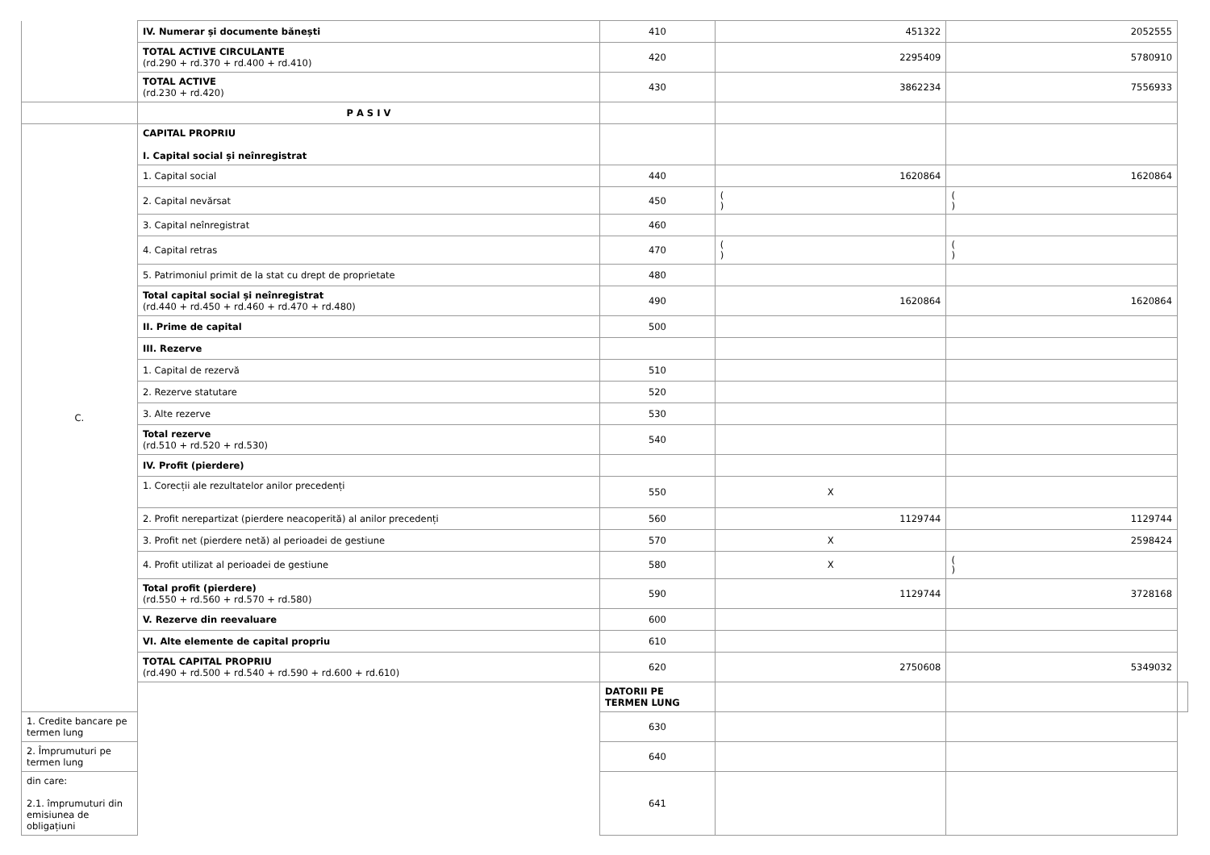| | IV. Numerar și documente bănești | 410 | 451322 | 2052555 | |
| | TOTAL ACTIVE CIRCULANTE (rd.290 + rd.370 + rd.400 + rd.410) | 420 | 2295409 | 5780910 | |
| | TOTAL ACTIVE (rd.230 + rd.420) | 430 | 3862234 | 7556933 | |
| | P A S I V | | | | |
| C. | CAPITAL PROPRIU I. Capital social și neînregistrat | | | | |
| | 1. Capital social | 440 | 1620864 | 1620864 | |
| | 2. Capital nevărsat | 450 | ( ) | ( ) | |
| | 3. Capital neînregistrat | 460 | | | |
| | 4. Capital retras | 470 | ( ) | ( ) | |
| | 5. Patrimoniul primit de la stat cu drept de proprietate | 480 | | | |
| | Total capital social și neînregistrat (rd.440 + rd.450 + rd.460 + rd.470 + rd.480) | 490 | 1620864 | 1620864 | |
| | II. Prime de capital | 500 | | | |
| | III. Rezerve | | | | |
| | 1. Capital de rezervă | 510 | | | |
| | 2. Rezerve statutare | 520 | | | |
| | 3. Alte rezerve | 530 | | | |
| | Total rezerve (rd.510 + rd.520 + rd.530) | 540 | | | |
| | IV. Profit (pierdere) | | | | |
| | 1. Corecții ale rezultatelor anilor precedenți | 550 | X | | |
| | 2. Profit nerepartizat (pierdere neacoperită) al anilor precedenți | 560 | 1129744 | 1129744 | |
| | 3. Profit net (pierdere netă) al perioadei de gestiune | 570 | X | 2598424 | |
| | 4. Profit utilizat al perioadei de gestiune | 580 | X | ( ) | |
| | Total profit (pierdere) (rd.550 + rd.560 + rd.570 + rd.580) | 590 | 1129744 | 3728168 | |
| | V. Rezerve din reevaluare | 600 | | | |
| | VI. Alte elemente de capital propriu | 610 | | | |
| | TOTAL CAPITAL PROPRIU (rd.490 + rd.500 + rd.540 + rd.590 + rd.600 + rd.610) | 620 | 2750608 | 5349032 | |
| | | DATORII PE TERMEN LUNG | | | |
| 1. Credite bancare pe termen lung | | 630 | | | |
| 2. Împrumuturi pe termen lung | | 640 | | | |
| din care: 2.1. împrumuturi din emisiunea de obligațiuni | | 641 | | | |